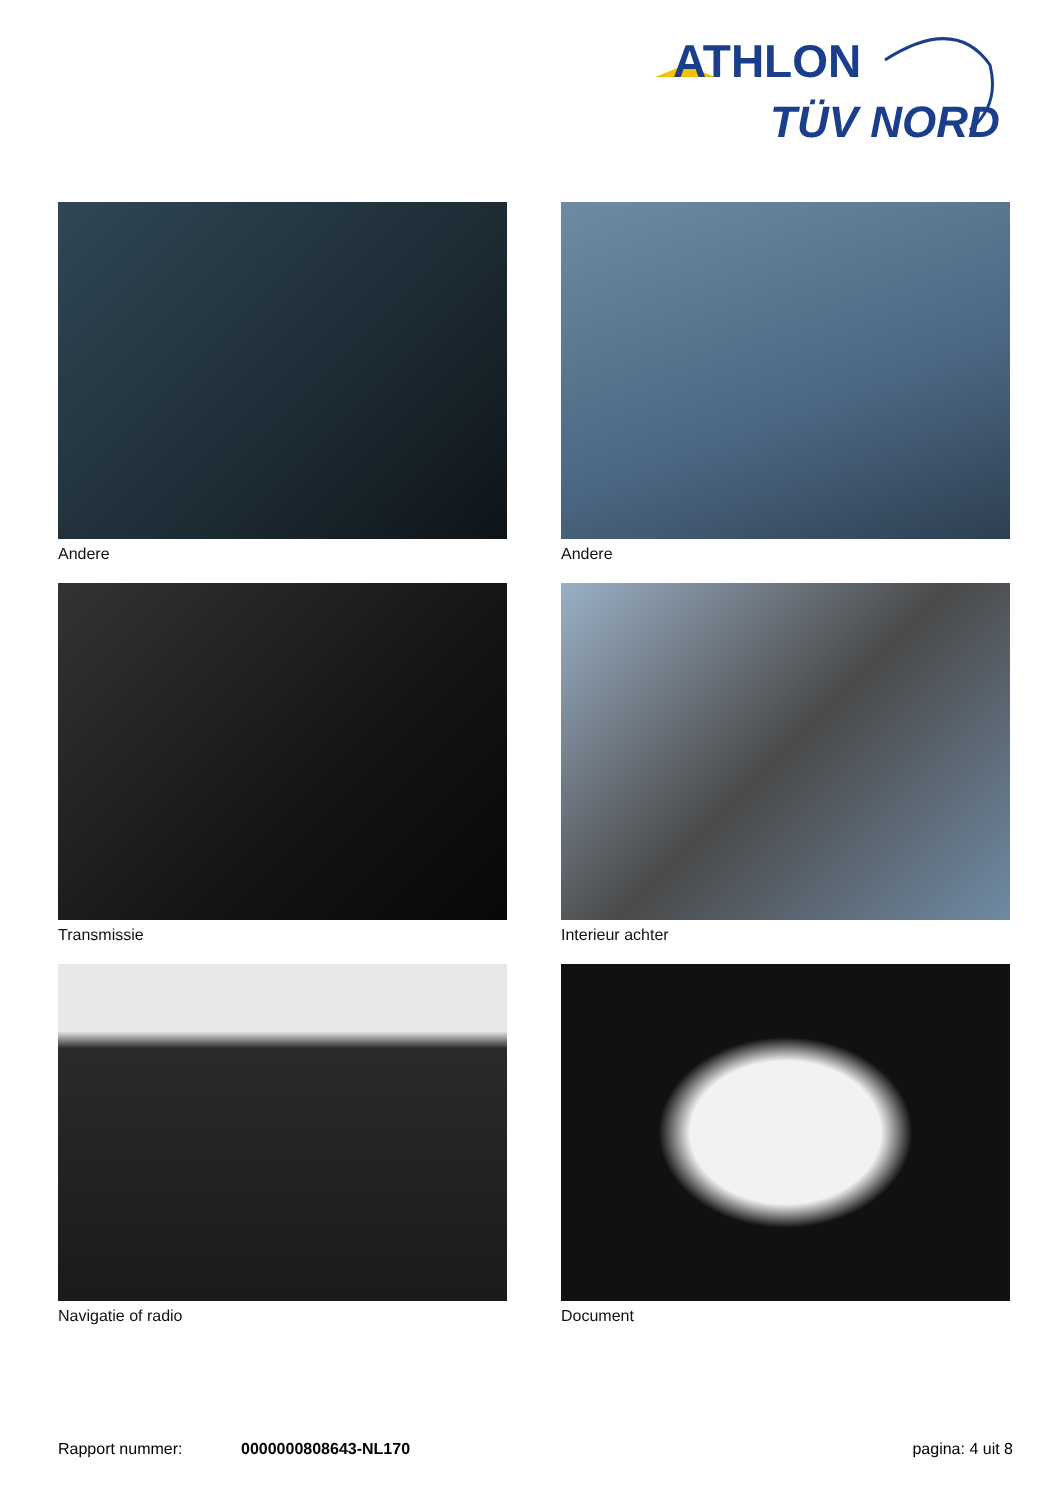ATHLON
TÜV NORD
Andere
Andere
Transmissie
Interieur achter
Navigatie of radio
Document
Rapport nummer: 0000000808643-NL170 pagina: 4 uit 8